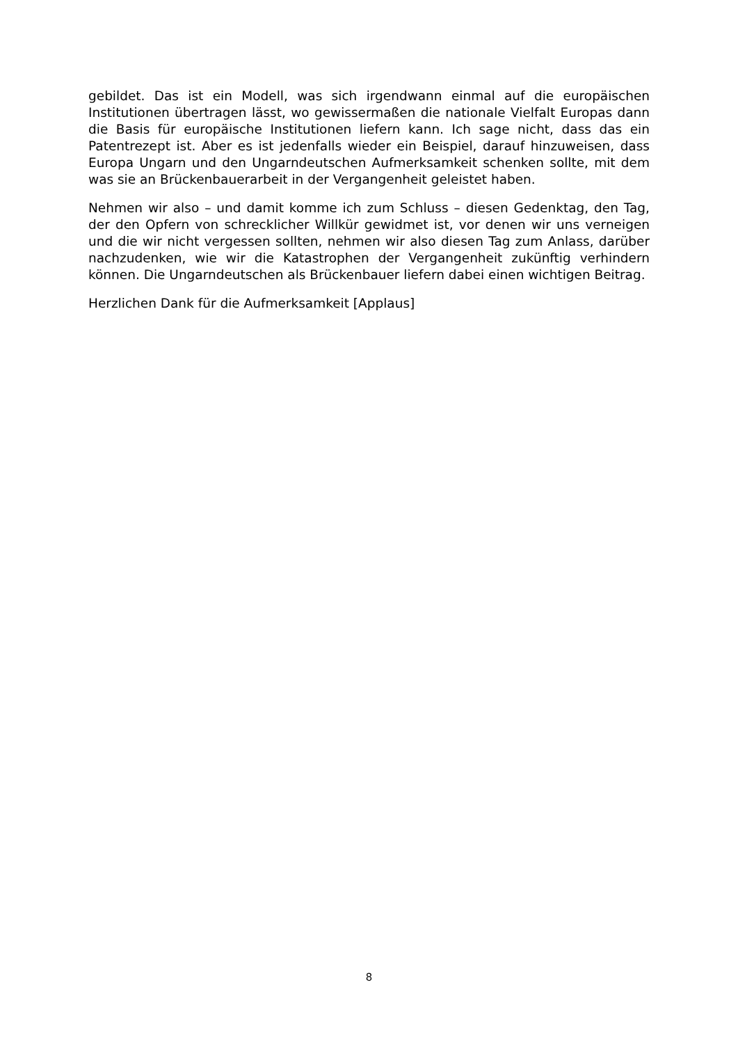gebildet. Das ist ein Modell, was sich irgendwann einmal auf die europäischen Institutionen übertragen lässt, wo gewissermaßen die nationale Vielfalt Europas dann die Basis für europäische Institutionen liefern kann. Ich sage nicht, dass das ein Patentrezept ist. Aber es ist jedenfalls wieder ein Beispiel, darauf hinzuweisen, dass Europa Ungarn und den Ungarndeutschen Aufmerksamkeit schenken sollte, mit dem was sie an Brückenbauerarbeit in der Vergangenheit geleistet haben.
Nehmen wir also – und damit komme ich zum Schluss – diesen Gedenktag, den Tag, der den Opfern von schrecklicher Willkür gewidmet ist, vor denen wir uns verneigen und die wir nicht vergessen sollten, nehmen wir also diesen Tag zum Anlass, darüber nachzudenken, wie wir die Katastrophen der Vergangenheit zukünftig verhindern können. Die Ungarndeutschen als Brückenbauer liefern dabei einen wichtigen Beitrag.
Herzlichen Dank für die Aufmerksamkeit [Applaus]
8